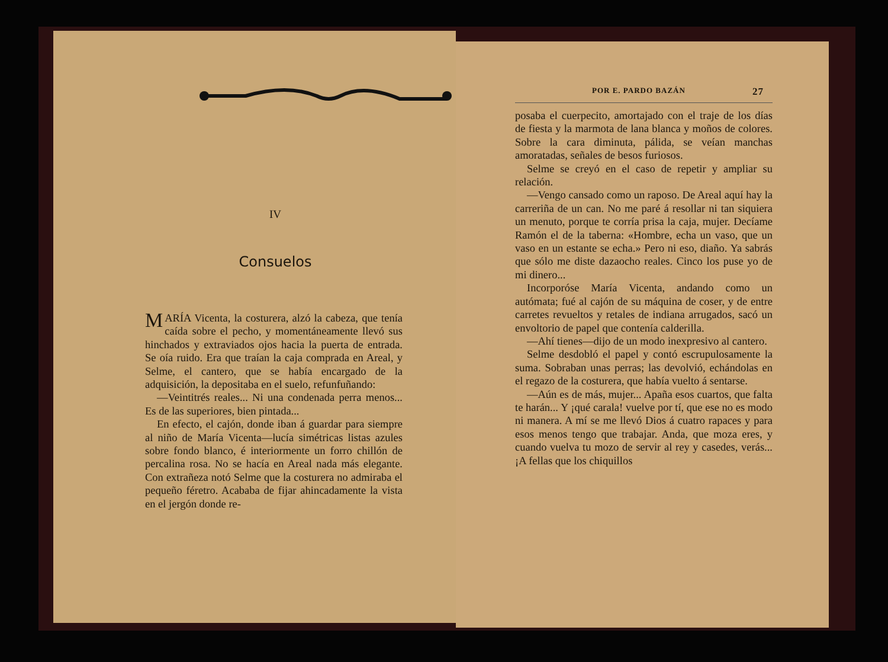IV
Consuelos
MARÍA Vicenta, la costurera, alzó la cabeza, que tenía caída sobre el pecho, y momentáneamente llevó sus hinchados y extraviados ojos hacia la puerta de entrada. Se oía ruido. Era que traían la caja comprada en Areal, y Selme, el cantero, que se había encargado de la adquisición, la depositaba en el suelo, refunfuñando:
—Veintitrés reales... Ni una condenada perra menos... Es de las superiores, bien pintada...
En efecto, el cajón, donde iban á guardar para siempre al niño de María Vicenta—lucía simétricas listas azules sobre fondo blanco, é interiormente un forro chillón de percalina rosa. No se hacía en Areal nada más elegante. Con extrañeza notó Selme que la costurera no admiraba el pequeño féretro. Acababa de fijar ahincadamente la vista en el jergón donde re-
POR E. PARDO BAZÁN 27
posaba el cuerpecito, amortajado con el traje de los días de fiesta y la marmota de lana blanca y moños de colores. Sobre la cara diminuta, pálida, se veían manchas amoratadas, señales de besos furiosos.
Selme se creyó en el caso de repetir y ampliar su relación.
—Vengo cansado como un raposo. De Areal aquí hay la carreriña de un can. No me paré á resollar ni tan siquiera un menuto, porque te corría prisa la caja, mujer. Decíame Ramón el de la taberna: «Hombre, echa un vaso, que un vaso en un estante se echa.» Pero ni eso, diaño. Ya sabrás que sólo me diste dazaocho reales. Cinco los puse yo de mi dinero...
Incorporóse María Vicenta, andando como un autómata; fué al cajón de su máquina de coser, y de entre carretes revueltos y retales de indiana arrugados, sacó un envoltorio de papel que contenía calderilla.
—Ahí tienes—dijo de un modo inexpresivo al cantero.
Selme desdobló el papel y contó escrupulosamente la suma. Sobraban unas perras; las devolvió, echándolas en el regazo de la costurera, que había vuelto á sentarse.
—Aún es de más, mujer... Apaña esos cuartos, que falta te harán... Y ¡qué carala! vuelve por tí, que ese no es modo ni manera. A mí se me llevó Dios á cuatro rapaces y para esos menos tengo que trabajar. Anda, que moza eres, y cuando vuelva tu mozo de servir al rey y casedes, verás... ¡A fellas que los chiquillos